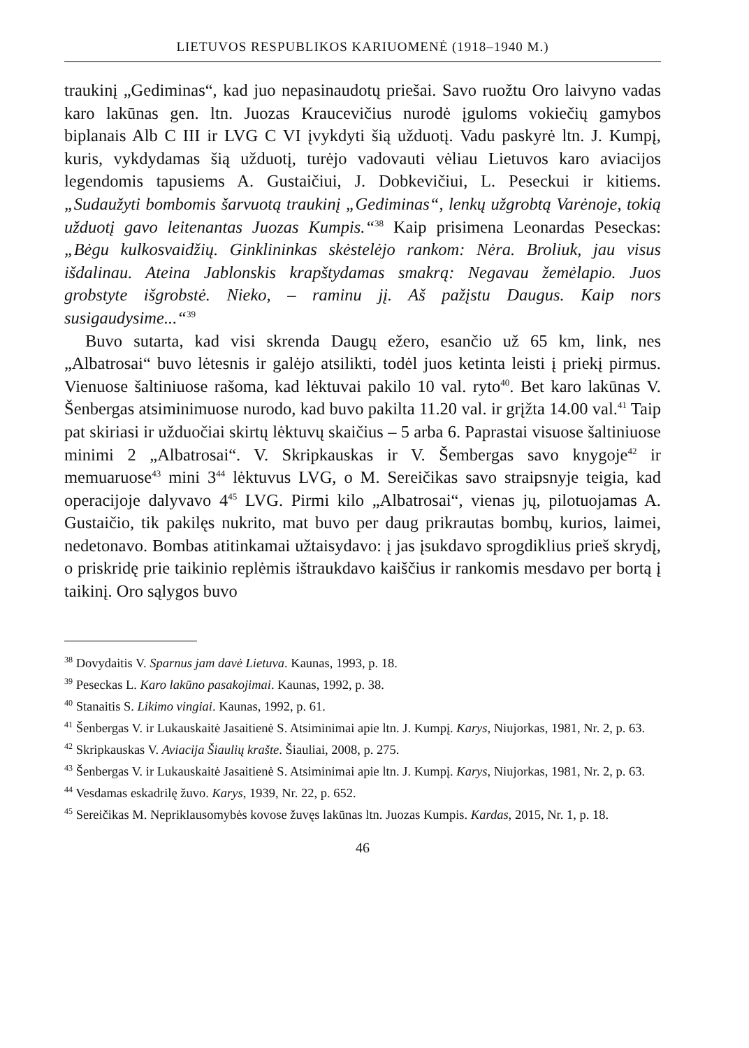LIETUVOS RESPUBLIKOS KARIUOMENĖ (1918–1940 M.)
traukinį „Gediminas“, kad juo nepasinaudotų priešai. Savo ruožtu Oro laivyno vadas karo lakūnas gen. ltn. Juozas Kraucevičius nurodė įguloms vokiečių gamybos biplanais Alb C III ir LVG C VI įvykdyti šią užduotį. Vadu paskyrė ltn. J. Kumpį, kuris, vykdydamas šią užduotį, turėjo vadovauti vėliau Lietuvos karo aviacijos legendomis tapusiems A. Gustaičiui, J. Dobkevičiui, L. Peseckui ir kitiems. „Sudaužyti bombomis šarvuotą traukinį „Gediminas“, lenkų užgrobtą Varėnoje, tokią užduotį gavo leitenantas Juozas Kumpis.“<sup>38</sup> Kaip prisimena Leonardas Peseckas: „Bėgu kulkosvaidžių. Ginklininkas skėstelėjo rankom: Nėra. Broliuk, jau visus išdalinau. Ateina Jablonskis krapštydamas smakrą: Negavau žemėlapio. Juos grobstyte išgrobstė. Nieko, – raminu jį. Aš pažįstu Daugus. Kaip nors susigaudysime...“<sup>39</sup>
Buvo sutarta, kad visi skrenda Daugų ežero, esančio už 65 km, link, nes „Albatrosai“ buvo lėtesnis ir galėjo atsilikti, todėl juos ketinta leisti į priekį pirmus. Vienuose šaltiniuose rašoma, kad lėktuvai pakilo 10 val. ryto<sup>40</sup>. Bet karo lakūnas V. Šenbergas atsiminimuose nurodo, kad buvo pakilta 11.20 val. ir grįžta 14.00 val.<sup>41</sup> Taip pat skiriasi ir užduočiai skirtų lėktuvų skaičius – 5 arba 6. Paprastai visuose šaltiniuose minimi 2 „Albatrosai“. V. Skripkauskas ir V. Šembergas savo knygoje<sup>42</sup> ir memuaruose<sup>43</sup> mini 3<sup>44</sup> lėktuvus LVG, o M. Sereičikas savo straipsnyje teigia, kad operacijoje dalyvavo 4<sup>45</sup> LVG. Pirmi kilo „Albatrosai“, vienas jų, pilotuojamas A. Gustaičio, tik pakilęs nukrito, mat buvo per daug prikrautas bombų, kurios, laimei, nedetonavo. Bombas atitinkamai užtaisydavo: į jas įsukdavo sprogdiklius prieš skrydį, o priskridę prie taikinio replėmis ištraukdavo kaiščius ir rankomis mesdavo per bortą į taikinį. Oro sąlygos buvo
<sup>38</sup> Dovydaitis V. Sparnus jam davė Lietuva. Kaunas, 1993, p. 18.
<sup>39</sup> Peseckas L. Karo lakūno pasakojimai. Kaunas, 1992, p. 38.
<sup>40</sup> Stanaitis S. Likimo vingiai. Kaunas, 1992, p. 61.
<sup>41</sup> Šenbergas V. ir Lukauskaitė Jasaitienė S. Atsiminimai apie ltn. J. Kumpį. Karys, Niujorkas, 1981, Nr. 2, p. 63.
<sup>42</sup> Skripkauskas V. Aviacija Šiaulių krašte. Šiauliai, 2008, p. 275.
<sup>43</sup> Šenbergas V. ir Lukauskaitė Jasaitienė S. Atsiminimai apie ltn. J. Kumpį. Karys, Niujorkas, 1981, Nr. 2, p. 63.
<sup>44</sup> Vesdamas eskadrilę žuvo. Karys, 1939, Nr. 22, p. 652.
<sup>45</sup> Sereičikas M. Nepriklausomybės kovose žuvęs lakūnas ltn. Juozas Kumpis. Kardas, 2015, Nr. 1, p. 18.
46